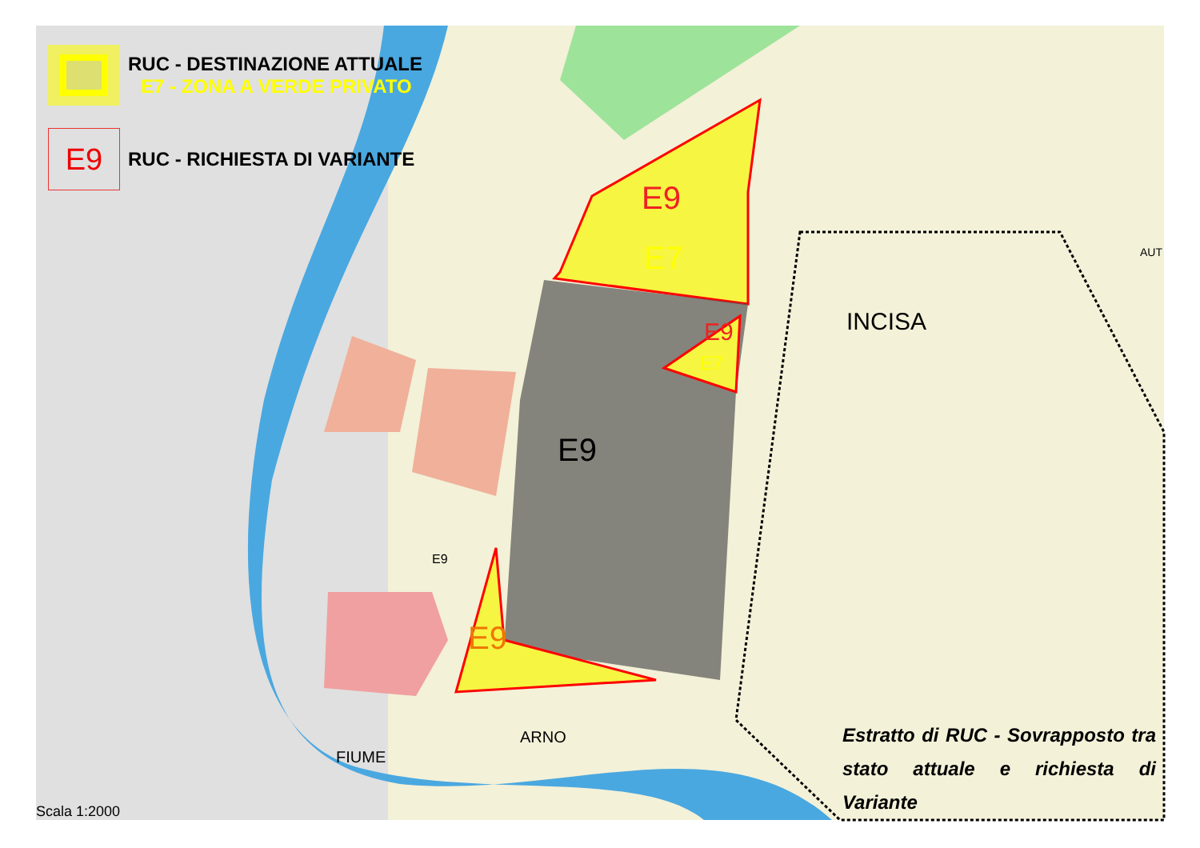RUC - DESTINAZIONE ATTUALE
E7 - ZONA A VERDE PRIVATO
E9
RUC - RICHIESTA DI VARIANTE
E9
E7
E9
E7
E9
E9
INCISA
ARNO
FIUME
E9
AUT
Estratto di RUC - Sovrapposto tra stato attuale e richiesta di Variante
Scala 1:2000